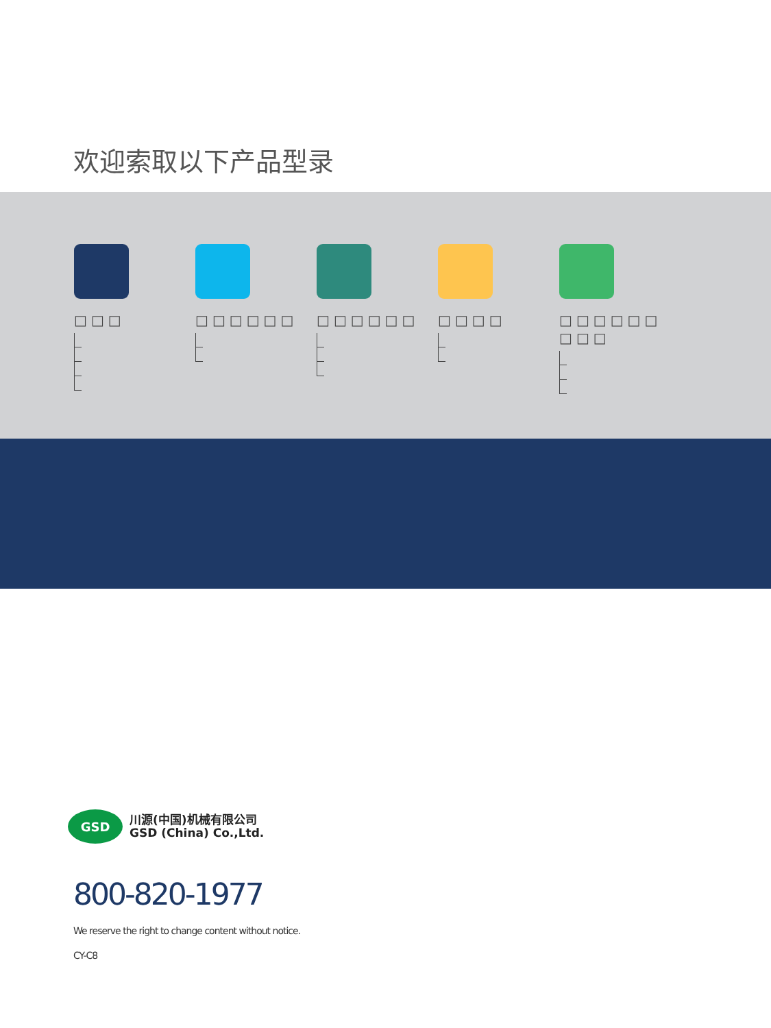欢迎索取以下产品型录
□□□ □□□□□□ □□□□□□ □□□□ □□□□□□ □□□
GSD
川源(中国)机械有限公司
GSD (China) Co.,Ltd.
800-820-1977
We reserve the right to change content without notice.
CY-C8